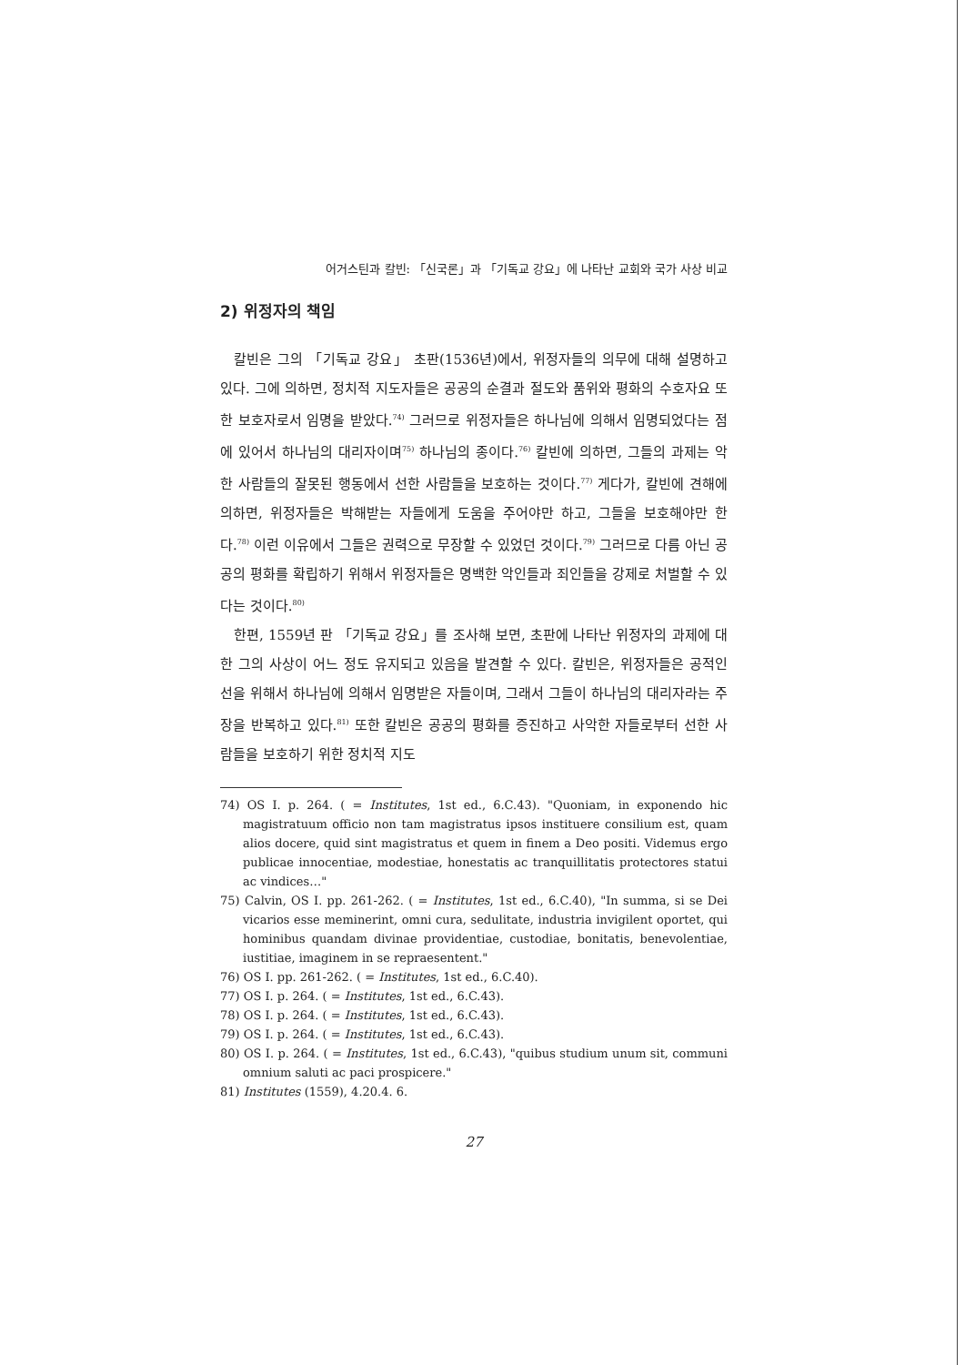어거스틴과 칼빈: 「신국론」과 「기독교 강요」에 나타난 교회와 국가 사상 비교
2) 위정자의 책임
칼빈은 그의 「기독교 강요」 초판(1536년)에서, 위정자들의 의무에 대해 설명하고 있다. 그에 의하면, 정치적 지도자들은 공공의 순결과 절도와 품위와 평화의 수호자요 또한 보호자로서 임명을 받았다.<sup>74)</sup> 그러므로 위정자들은 하나님에 의해서 임명되었다는 점에 있어서 하나님의 대리자이며<sup>75)</sup> 하나님의 종이다.<sup>76)</sup> 칼빈에 의하면, 그들의 과제는 악한 사람들의 잘못된 행동에서 선한 사람들을 보호하는 것이다.<sup>77)</sup> 게다가, 칼빈에 견해에 의하면, 위정자들은 박해받는 자들에게 도움을 주어야만 하고, 그들을 보호해야만 한다.<sup>78)</sup> 이런 이유에서 그들은 권력으로 무장할 수 있었던 것이다.<sup>79)</sup> 그러므로 다름 아닌 공공의 평화를 확립하기 위해서 위정자들은 명백한 악인들과 죄인들을 강제로 처벌할 수 있다는 것이다.<sup>80)</sup>
한편, 1559년 판 「기독교 강요」를 조사해 보면, 초판에 나타난 위정자의 과제에 대한 그의 사상이 어느 정도 유지되고 있음을 발견할 수 있다. 칼빈은, 위정자들은 공적인 선을 위해서 하나님에 의해서 임명받은 자들이며, 그래서 그들이 하나님의 대리자라는 주장을 반복하고 있다.<sup>81)</sup> 또한 칼빈은 공공의 평화를 증진하고 사악한 자들로부터 선한 사람들을 보호하기 위한 정치적 지도
74) OS I. p. 264. ( = Institutes, 1st ed., 6.C.43). "Quoniam, in exponendo hic magistratuum officio non tam magistratus ipsos instituere consilium est, quam alios docere, quid sint magistratus et quem in finem a Deo positi. Videmus ergo publicae innocentiae, modestiae, honestatis ac tranquillitatis protectores statui ac vindices…"
75) Calvin, OS I. pp. 261-262. ( = Institutes, 1st ed., 6.C.40), "In summa, si se Dei vicarios esse meminerint, omni cura, sedulitate, industria invigilent oportet, qui hominibus quandam divinae providentiae, custodiae, bonitatis, benevolentiae, iustitiae, imaginem in se repraesentent."
76) OS I. pp. 261-262. ( = Institutes, 1st ed., 6.C.40).
77) OS I. p. 264. ( = Institutes, 1st ed., 6.C.43).
78) OS I. p. 264. ( = Institutes, 1st ed., 6.C.43).
79) OS I. p. 264. ( = Institutes, 1st ed., 6.C.43).
80) OS I. p. 264. ( = Institutes, 1st ed., 6.C.43), "quibus studium unum sit, communi omnium saluti ac paci prospicere."
81) Institutes (1559), 4.20.4. 6.
27